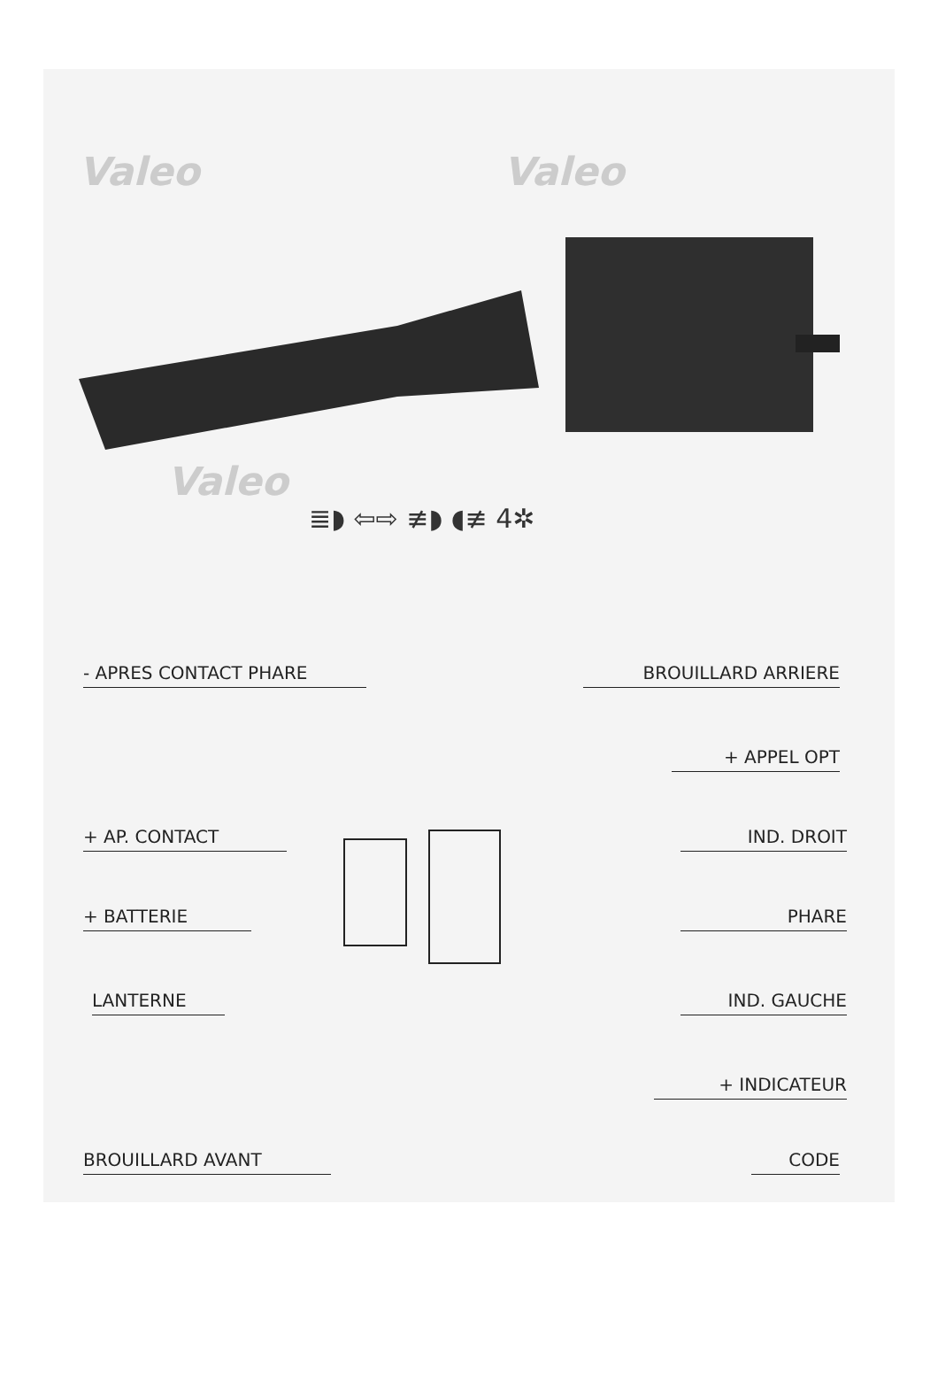Valeo Valeo
Valeo
≣◗ ⇦⇨ ≢◗ ◖≢ 4✲
- APRES CONTACT PHARE BROUILLARD ARRIERE
+ APPEL OPT
+ AP. CONTACT IND. DROIT
+ BATTERIE PHARE
LANTERNE IND. GAUCHE
+ INDICATEUR
BROUILLARD AVANT CODE